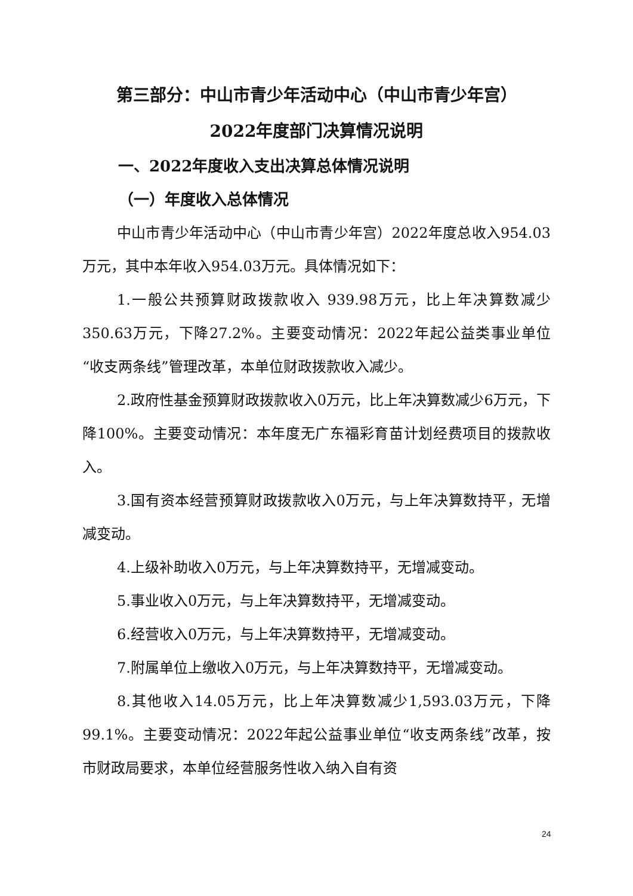第三部分：中山市青少年活动中心（中山市青少年宫）
2022年度部门决算情况说明
一、2022年度收入支出决算总体情况说明
（一）年度收入总体情况
中山市青少年活动中心（中山市青少年宫）2022年度总收入954.03万元，其中本年收入954.03万元。具体情况如下：
1.一般公共预算财政拨款收入 939.98万元，比上年决算数减少350.63万元，下降27.2%。主要变动情况：2022年起公益类事业单位“收支两条线”管理改革，本单位财政拨款收入减少。
2.政府性基金预算财政拨款收入0万元，比上年决算数减少6万元，下降100%。主要变动情况：本年度无广东福彩育苗计划经费项目的拨款收入。
3.国有资本经营预算财政拨款收入0万元，与上年决算数持平，无增减变动。
4.上级补助收入0万元，与上年决算数持平，无增减变动。
5.事业收入0万元，与上年决算数持平，无增减变动。
6.经营收入0万元，与上年决算数持平，无增减变动。
7.附属单位上缴收入0万元，与上年决算数持平，无增减变动。
8.其他收入14.05万元，比上年决算数减少1,593.03万元，下降99.1%。主要变动情况：2022年起公益事业单位“收支两条线”改革，按市财政局要求，本单位经营服务性收入纳入自有资
24